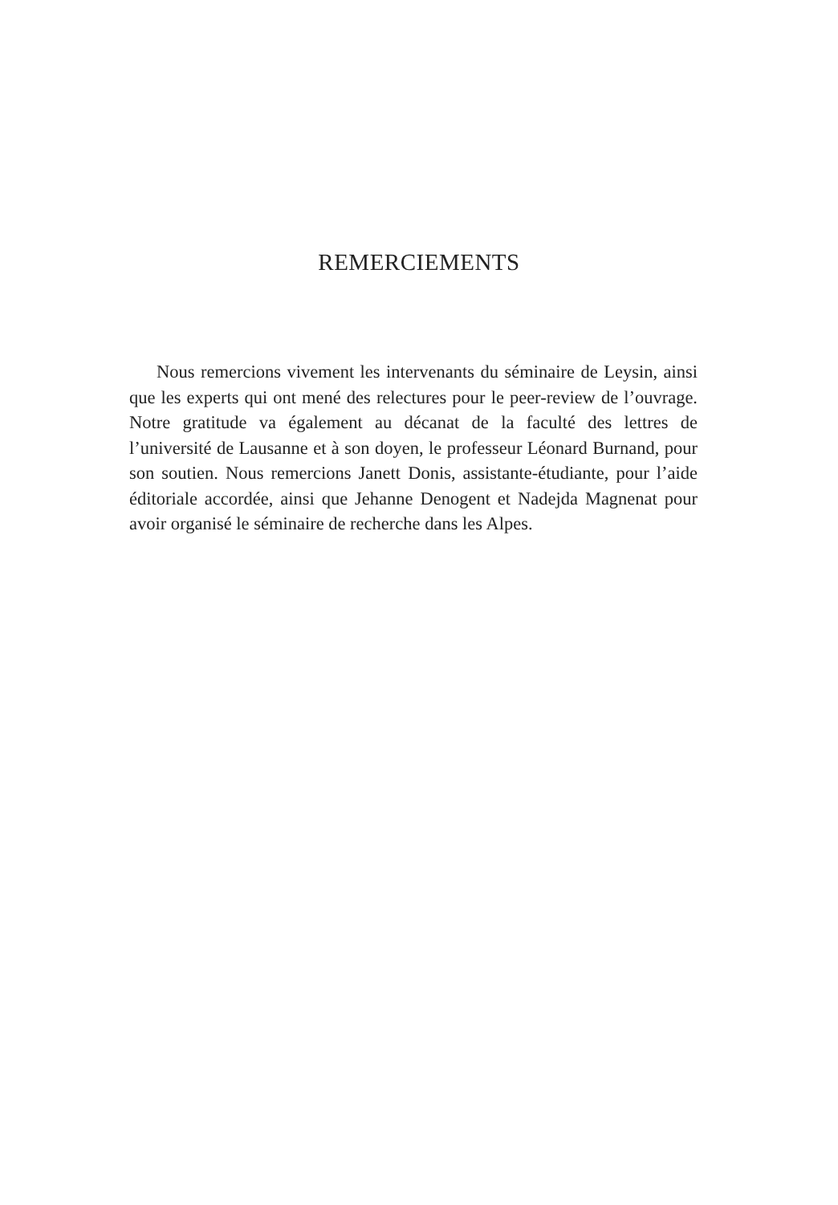REMERCIEMENTS
Nous remercions vivement les intervenants du séminaire de Leysin, ainsi que les experts qui ont mené des relectures pour le peer-review de l’ouvrage. Notre gratitude va également au décanat de la faculté des lettres de l’université de Lausanne et à son doyen, le professeur Léonard Burnand, pour son soutien. Nous remercions Janett Donis, assistante-étudiante, pour l’aide éditoriale accordée, ainsi que Jehanne Denogent et Nadejda Magnenat pour avoir organisé le séminaire de recherche dans les Alpes.